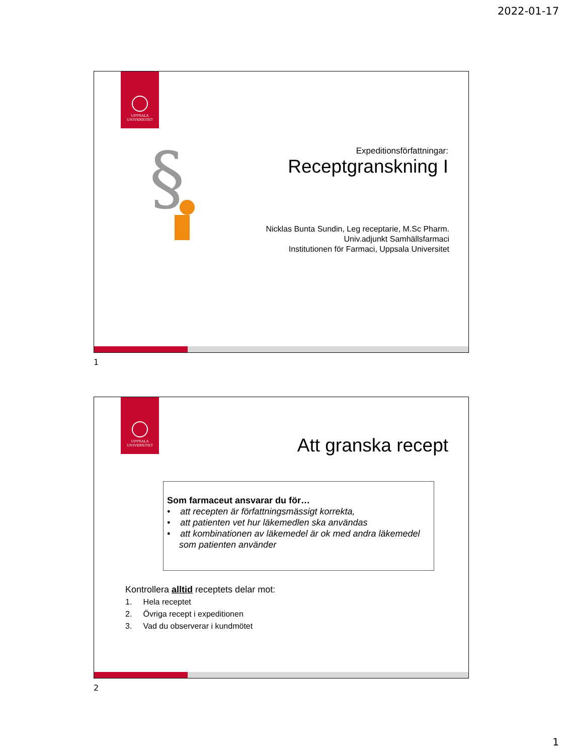2022-01-17
UPPSALA
UNIVERSITET
§
Expeditionsförfattningar:
Receptgranskning I
Nicklas Bunta Sundin, Leg receptarie, M.Sc Pharm.
Univ.adjunkt Samhällsfarmaci
Institutionen för Farmaci, Uppsala Universitet
1
UPPSALA
UNIVERSITET
Att granska recept
Som farmaceut ansvarar du för…
• att recepten är författningsmässigt korrekta,
• att patienten vet hur läkemedlen ska användas
• att kombinationen av läkemedel är ok med andra läkemedel
som patienten använder
Kontrollera alltid receptets delar mot:
1. Hela receptet
2. Övriga recept i expeditionen
3. Vad du observerar i kundmötet
2
1